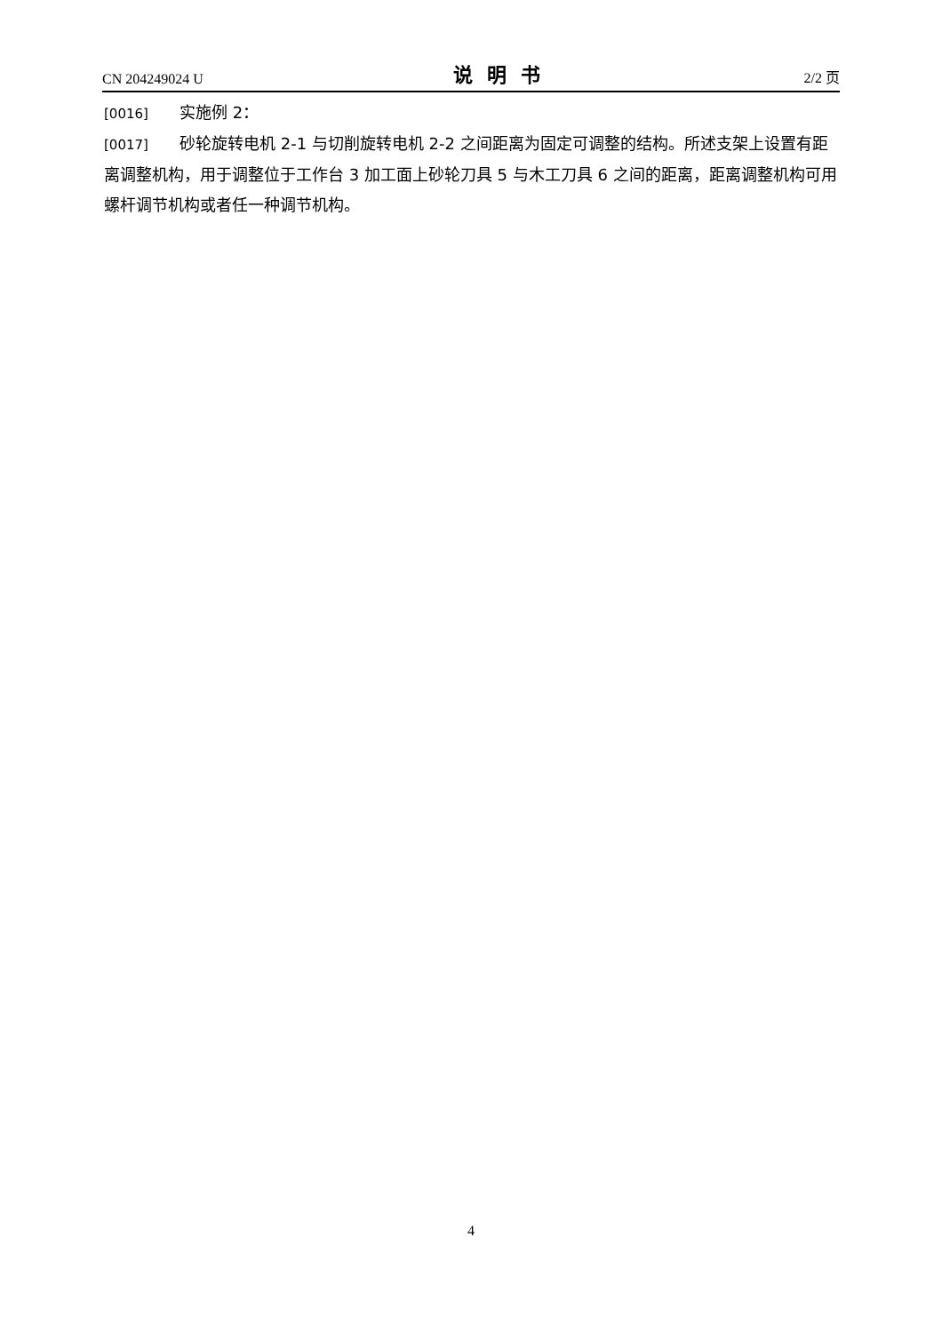CN 204249024 U 说明书 2/2 页
[0016] 实施例 2：
[0017] 砂轮旋转电机 2-1 与切削旋转电机 2-2 之间距离为固定可调整的结构。所述支架上设置有距离调整机构，用于调整位于工作台 3 加工面上砂轮刀具 5 与木工刀具 6 之间的距离，距离调整机构可用螺杆调节机构或者任一种调节机构。
4